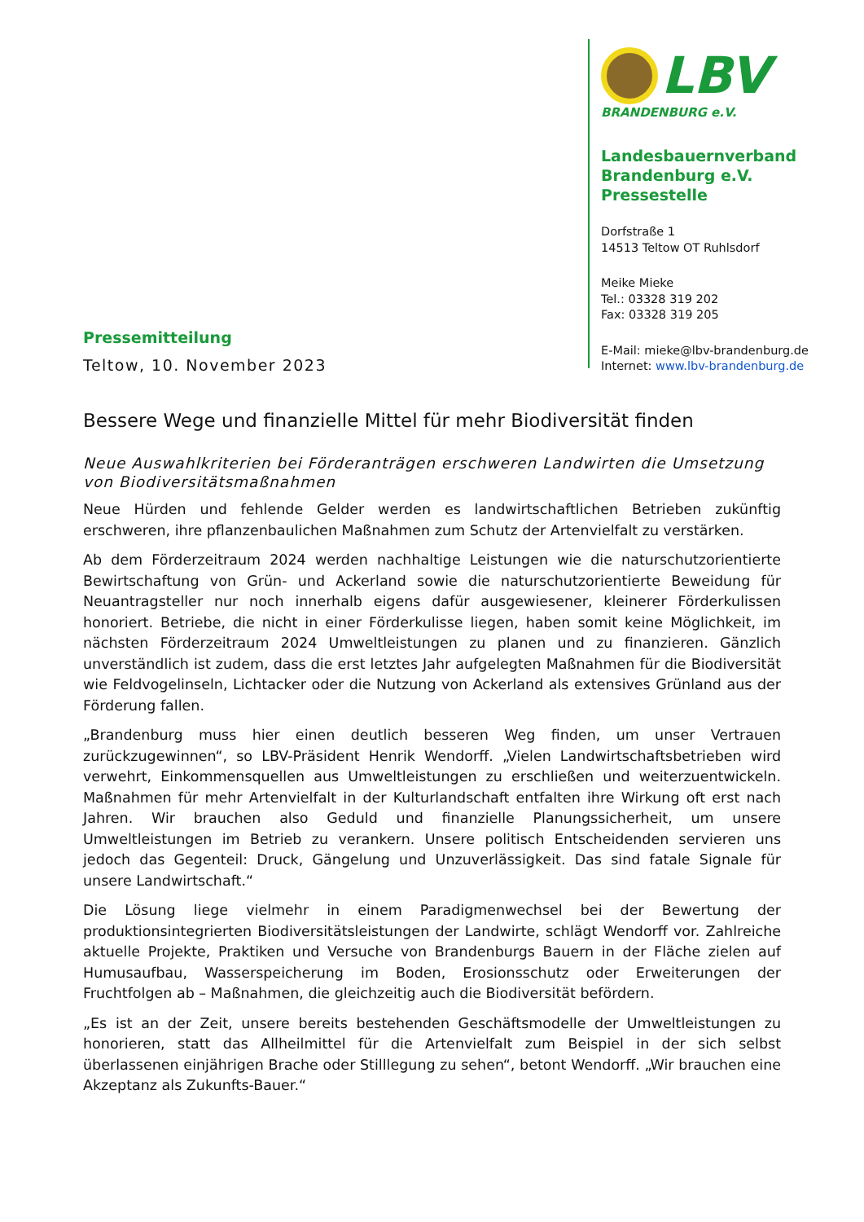Pressemitteilung
Teltow, 10. November 2023
LBV
BRANDENBURG e.V.
Landesbauernverband
Brandenburg e.V.
Pressestelle
Dorfstraße 1
14513 Teltow OT Ruhlsdorf
Meike Mieke
Tel.: 03328 319 202
Fax: 03328 319 205
E-Mail: mieke@lbv-brandenburg.de
Internet: www.lbv-brandenburg.de
Bessere Wege und finanzielle Mittel für mehr Biodiversität finden
Neue Auswahlkriterien bei Förderanträgen erschweren Landwirten die Umsetzung von Biodiversitätsmaßnahmen
Neue Hürden und fehlende Gelder werden es landwirtschaftlichen Betrieben zukünftig erschweren, ihre pflanzenbaulichen Maßnahmen zum Schutz der Artenvielfalt zu verstärken.
Ab dem Förderzeitraum 2024 werden nachhaltige Leistungen wie die naturschutzorientierte Bewirtschaftung von Grün- und Ackerland sowie die naturschutzorientierte Beweidung für Neuantragsteller nur noch innerhalb eigens dafür ausgewiesener, kleinerer Förderkulissen honoriert. Betriebe, die nicht in einer Förderkulisse liegen, haben somit keine Möglichkeit, im nächsten Förderzeitraum 2024 Umweltleistungen zu planen und zu finanzieren. Gänzlich unverständlich ist zudem, dass die erst letztes Jahr aufgelegten Maßnahmen für die Biodiversität wie Feldvogelinseln, Lichtacker oder die Nutzung von Ackerland als extensives Grünland aus der Förderung fallen.
„Brandenburg muss hier einen deutlich besseren Weg finden, um unser Vertrauen zurückzugewinnen“, so LBV-Präsident Henrik Wendorff. „Vielen Landwirtschaftsbetrieben wird verwehrt, Einkommensquellen aus Umweltleistungen zu erschließen und weiterzuentwickeln. Maßnahmen für mehr Artenvielfalt in der Kulturlandschaft entfalten ihre Wirkung oft erst nach Jahren. Wir brauchen also Geduld und finanzielle Planungssicherheit, um unsere Umweltleistungen im Betrieb zu verankern. Unsere politisch Entscheidenden servieren uns jedoch das Gegenteil: Druck, Gängelung und Unzuverlässigkeit. Das sind fatale Signale für unsere Landwirtschaft.“
Die Lösung liege vielmehr in einem Paradigmenwechsel bei der Bewertung der produktionsintegrierten Biodiversitätsleistungen der Landwirte, schlägt Wendorff vor. Zahlreiche aktuelle Projekte, Praktiken und Versuche von Brandenburgs Bauern in der Fläche zielen auf Humusaufbau, Wasserspeicherung im Boden, Erosionsschutz oder Erweiterungen der Fruchtfolgen ab – Maßnahmen, die gleichzeitig auch die Biodiversität befördern.
„Es ist an der Zeit, unsere bereits bestehenden Geschäftsmodelle der Umweltleistungen zu honorieren, statt das Allheilmittel für die Artenvielfalt zum Beispiel in der sich selbst überlassenen einjährigen Brache oder Stilllegung zu sehen“, betont Wendorff. „Wir brauchen eine Akzeptanz als Zukunfts-Bauer.“